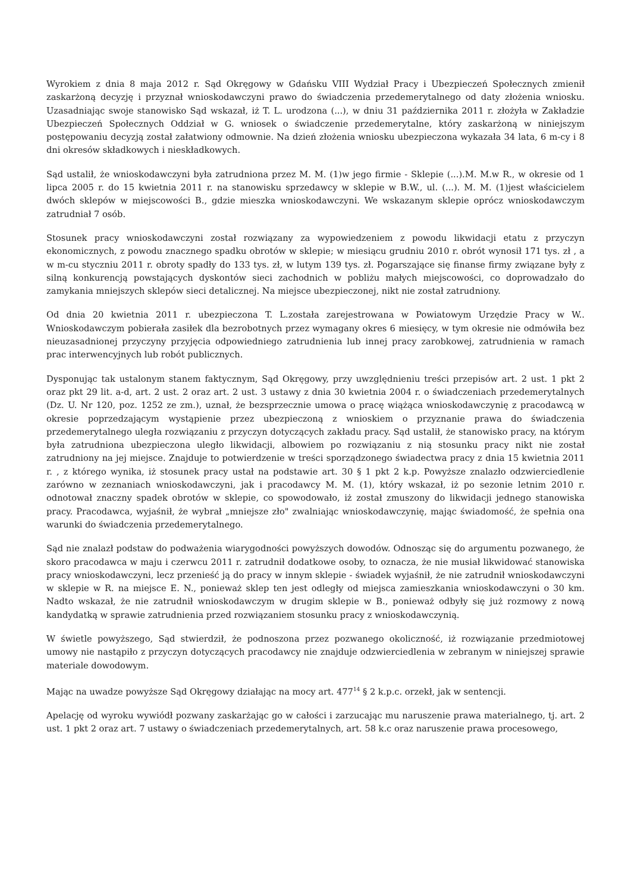Wyrokiem z dnia 8 maja 2012 r. Sąd Okręgowy w Gdańsku VIII Wydział Pracy i Ubezpieczeń Społecznych zmienił zaskarżoną decyzję i przyznał wnioskodawczyni prawo do świadczenia przedemerytalnego od daty złożenia wniosku. Uzasadniając swoje stanowisko Sąd wskazał, iż T. L. urodzona (...), w dniu 31 października 2011 r. złożyła w Zakładzie Ubezpieczeń Społecznych Oddział w G. wniosek o świadczenie przedemerytalne, który zaskarżoną w niniejszym postępowaniu decyzją został załatwiony odmownie. Na dzień złożenia wniosku ubezpieczona wykazała 34 lata, 6 m-cy i 8 dni okresów składkowych i nieskładkowych.
Sąd ustalił, że wnioskodawczyni była zatrudniona przez M. M. (1)w jego firmie - Sklepie (...).M. M.w R., w okresie od 1 lipca 2005 r. do 15 kwietnia 2011 r. na stanowisku sprzedawcy w sklepie w B.W., ul. (...). M. M. (1)jest właścicielem dwóch sklepów w miejscowości B., gdzie mieszka wnioskodawczyni. We wskazanym sklepie oprócz wnioskodawczym zatrudniał 7 osób.
Stosunek pracy wnioskodawczyni został rozwiązany za wypowiedzeniem z powodu likwidacji etatu z przyczyn ekonomicznych, z powodu znacznego spadku obrotów w sklepie; w miesiącu grudniu 2010 r. obrót wynosił 171 tys. zł , a w m-cu styczniu 2011 r. obroty spadły do 133 tys. zł, w lutym 139 tys. zł. Pogarszające się finanse firmy związane były z silną konkurencją powstających dyskontów sieci zachodnich w pobliżu małych miejscowości, co doprowadzało do zamykania mniejszych sklepów sieci detalicznej. Na miejsce ubezpieczonej, nikt nie został zatrudniony.
Od dnia 20 kwietnia 2011 r. ubezpieczona T. L.została zarejestrowana w Powiatowym Urzędzie Pracy w W.. Wnioskodawczym pobierała zasiłek dla bezrobotnych przez wymagany okres 6 miesięcy, w tym okresie nie odmówiła bez nieuzasadnionej przyczyny przyjęcia odpowiedniego zatrudnienia lub innej pracy zarobkowej, zatrudnienia w ramach prac interwencyjnych lub robót publicznych.
Dysponując tak ustalonym stanem faktycznym, Sąd Okręgowy, przy uwzględnieniu treści przepisów art. 2 ust. 1 pkt 2 oraz pkt 29 lit. a-d, art. 2 ust. 2 oraz art. 2 ust. 3 ustawy z dnia 30 kwietnia 2004 r. o świadczeniach przedemerytalnych (Dz. U. Nr 120, poz. 1252 ze zm.), uznał, że bezsprzecznie umowa o pracę wiążąca wnioskodawczynię z pracodawcą w okresie poprzedzającym wystąpienie przez ubezpieczoną z wnioskiem o przyznanie prawa do świadczenia przedemerytalnego uległa rozwiązaniu z przyczyn dotyczących zakładu pracy. Sąd ustalił, że stanowisko pracy, na którym była zatrudniona ubezpieczona uległo likwidacji, albowiem po rozwiązaniu z nią stosunku pracy nikt nie został zatrudniony na jej miejsce. Znajduje to potwierdzenie w treści sporządzonego świadectwa pracy z dnia 15 kwietnia 2011 r. , z którego wynika, iż stosunek pracy ustał na podstawie art. 30 § 1 pkt 2 k.p. Powyższe znalazło odzwierciedlenie zarówno w zeznaniach wnioskodawczyni, jak i pracodawcy M. M. (1), który wskazał, iż po sezonie letnim 2010 r. odnotował znaczny spadek obrotów w sklepie, co spowodowało, iż został zmuszony do likwidacji jednego stanowiska pracy. Pracodawca, wyjaśnił, że wybrał „mniejsze zło" zwalniając wnioskodawczynię, mając świadomość, że spełnia ona warunki do świadczenia przedemerytalnego.
Sąd nie znalazł podstaw do podważenia wiarygodności powyższych dowodów. Odnosząc się do argumentu pozwanego, że skoro pracodawca w maju i czerwcu 2011 r. zatrudnił dodatkowe osoby, to oznacza, że nie musiał likwidować stanowiska pracy wnioskodawczyni, lecz przenieść ją do pracy w innym sklepie - świadek wyjaśnił, że nie zatrudnił wnioskodawczyni w sklepie w R. na miejsce E. N., ponieważ sklep ten jest odległy od miejsca zamieszkania wnioskodawczyni o 30 km. Nadto wskazał, że nie zatrudnił wnioskodawczym w drugim sklepie w B., ponieważ odbyły się już rozmowy z nową kandydatką w sprawie zatrudnienia przed rozwiązaniem stosunku pracy z wnioskodawczynią.
W świetle powyższego, Sąd stwierdził, że podnoszona przez pozwanego okoliczność, iż rozwiązanie przedmiotowej umowy nie nastąpiło z przyczyn dotyczących pracodawcy nie znajduje odzwierciedlenia w zebranym w niniejszej sprawie materiale dowodowym.
Mając na uwadze powyższe Sąd Okręgowy działając na mocy art. 477<sup>14</sup> § 2 k.p.c. orzekł, jak w sentencji.
Apelację od wyroku wywiódł pozwany zaskarżając go w całości i zarzucając mu naruszenie prawa materialnego, tj. art. 2 ust. 1 pkt 2 oraz art. 7 ustawy o świadczeniach przedemerytalnych, art. 58 k.c oraz naruszenie prawa procesowego,